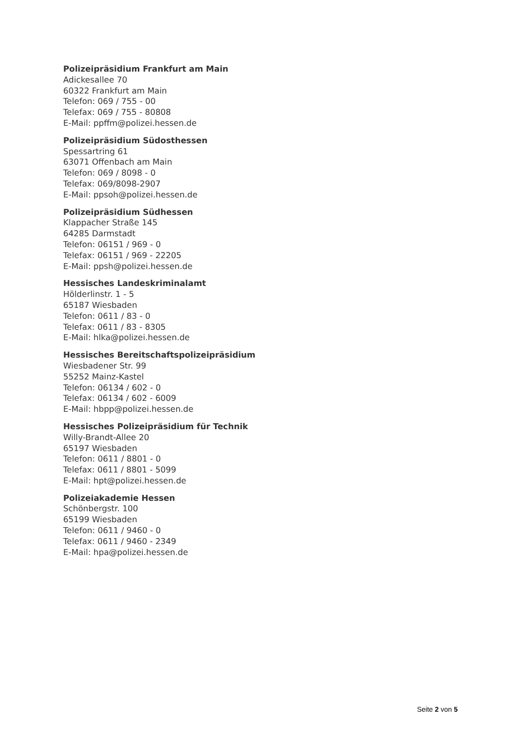Polizeipräsidium Frankfurt am Main
Adickesallee 70
60322 Frankfurt am Main
Telefon: 069 / 755 - 00
Telefax: 069 / 755 - 80808
E-Mail: ppffm@polizei.hessen.de
Polizeipräsidium Südosthessen
Spessartring 61
63071 Offenbach am Main
Telefon: 069 / 8098 - 0
Telefax: 069/8098-2907
E-Mail: ppsoh@polizei.hessen.de
Polizeipräsidium Südhessen
Klappacher Straße 145
64285 Darmstadt
Telefon: 06151 / 969 - 0
Telefax: 06151 / 969 - 22205
E-Mail: ppsh@polizei.hessen.de
Hessisches Landeskriminalamt
Hölderlinstr. 1 - 5
65187 Wiesbaden
Telefon: 0611 / 83 - 0
Telefax: 0611 / 83 - 8305
E-Mail: hlka@polizei.hessen.de
Hessisches Bereitschaftspolizeipräsidium
Wiesbadener Str. 99
55252 Mainz-Kastel
Telefon: 06134 / 602 - 0
Telefax: 06134 / 602 - 6009
E-Mail: hbpp@polizei.hessen.de
Hessisches Polizeipräsidium für Technik
Willy-Brandt-Allee 20
65197 Wiesbaden
Telefon: 0611 / 8801 - 0
Telefax: 0611 / 8801 - 5099
E-Mail: hpt@polizei.hessen.de
Polizeiakademie Hessen
Schönbergstr. 100
65199 Wiesbaden
Telefon: 0611 / 9460 - 0
Telefax: 0611 / 9460 - 2349
E-Mail: hpa@polizei.hessen.de
Seite 2 von 5